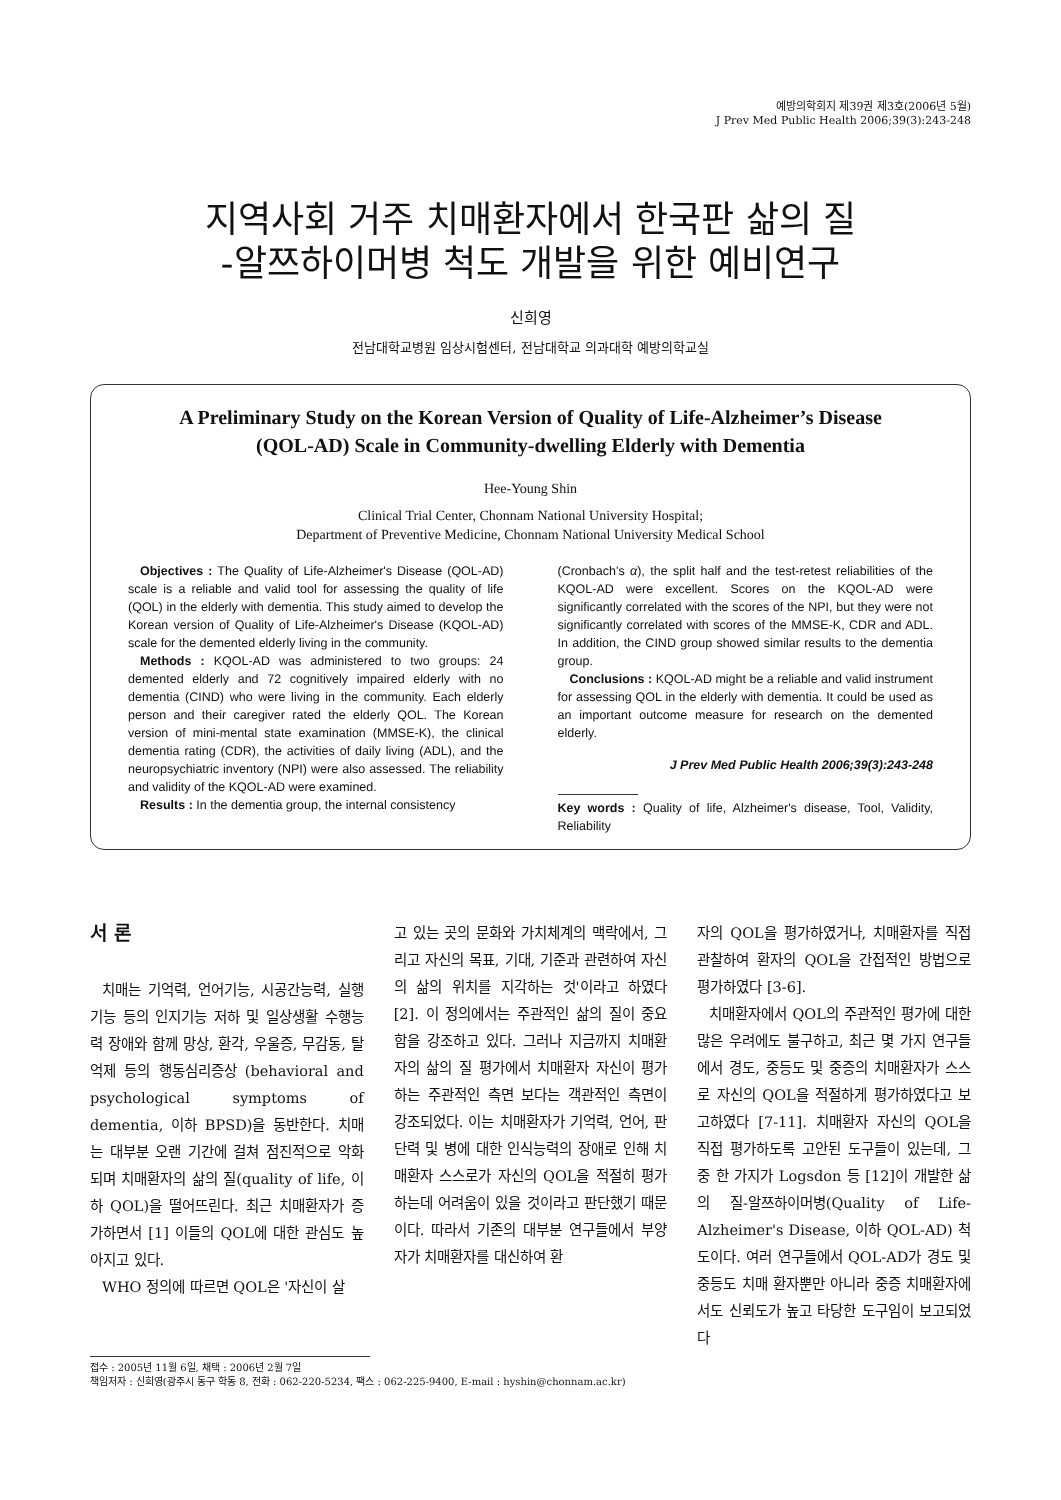예방의학회지 제39권 제3호(2006년 5월)
J Prev Med Public Health 2006;39(3):243-248
지역사회 거주 치매환자에서 한국판 삶의 질
-알쯔하이머병 척도 개발을 위한 예비연구
신희영
전남대학교병원 임상시험센터, 전남대학교 의과대학 예방의학교실
A Preliminary Study on the Korean Version of Quality of Life-Alzheimer’s Disease
(QOL-AD) Scale in Community-dwelling Elderly with Dementia
Hee-Young Shin
Clinical Trial Center, Chonnam National University Hospital;
Department of Preventive Medicine, Chonnam National University Medical School
Objectives : The Quality of Life-Alzheimer's Disease (QOL-AD) scale is a reliable and valid tool for assessing the quality of life (QOL) in the elderly with dementia. This study aimed to develop the Korean version of Quality of Life-Alzheimer's Disease (KQOL-AD) scale for the demented elderly living in the community.
Methods : KQOL-AD was administered to two groups: 24 demented elderly and 72 cognitively impaired elderly with no dementia (CIND) who were living in the community. Each elderly person and their caregiver rated the elderly QOL. The Korean version of mini-mental state examination (MMSE-K), the clinical dementia rating (CDR), the activities of daily living (ADL), and the neuropsychiatric inventory (NPI) were also assessed. The reliability and validity of the KQOL-AD were examined.
Results : In the dementia group, the internal consistency
(Cronbach’s α), the split half and the test-retest reliabilities of the KQOL-AD were excellent. Scores on the KQOL-AD were significantly correlated with the scores of the NPI, but they were not significantly correlated with scores of the MMSE-K, CDR and ADL. In addition, the CIND group showed similar results to the dementia group.
Conclusions : KQOL-AD might be a reliable and valid instrument for assessing QOL in the elderly with dementia. It could be used as an important outcome measure for research on the demented elderly.
J Prev Med Public Health 2006;39(3):243-248
Key words : Quality of life, Alzheimer's disease, Tool, Validity, Reliability
서 론
치매는 기억력, 언어기능, 시공간능력, 실행기능 등의 인지기능 저하 및 일상생활 수행능력 장애와 함께 망상, 환각, 우울증, 무감동, 탈억제 등의 행동심리증상 (behavioral and psychological symptoms of dementia, 이하 BPSD)을 동반한다. 치매는 대부분 오랜 기간에 걸쳐 점진적으로 악화되며 치매환자의 삶의 질(quality of life, 이하 QOL)을 떨어뜨린다. 최근 치매환자가 증가하면서 [1] 이들의 QOL에 대한 관심도 높아지고 있다.
WHO 정의에 따르면 QOL은 '자신이 살
고 있는 곳의 문화와 가치체계의 맥락에서, 그리고 자신의 목표, 기대, 기준과 관련하여 자신의 삶의 위치를 지각하는 것'이라고 하였다 [2]. 이 정의에서는 주관적인 삶의 질이 중요함을 강조하고 있다. 그러나 지금까지 치매환자의 삶의 질 평가에서 치매환자 자신이 평가하는 주관적인 측면 보다는 객관적인 측면이 강조되었다. 이는 치매환자가 기억력, 언어, 판단력 및 병에 대한 인식능력의 장애로 인해 치매환자 스스로가 자신의 QOL을 적절히 평가하는데 어려움이 있을 것이라고 판단했기 때문이다. 따라서 기존의 대부분 연구들에서 부양자가 치매환자를 대신하여 환
자의 QOL을 평가하였거나, 치매환자를 직접 관찰하여 환자의 QOL을 간접적인 방법으로 평가하였다 [3-6].
치매환자에서 QOL의 주관적인 평가에 대한 많은 우려에도 불구하고, 최근 몇 가지 연구들에서 경도, 중등도 및 중증의 치매환자가 스스로 자신의 QOL을 적절하게 평가하였다고 보고하였다 [7-11]. 치매환자 자신의 QOL을 직접 평가하도록 고안된 도구들이 있는데, 그 중 한 가지가 Logsdon 등 [12]이 개발한 삶의 질-알쯔하이머병(Quality of Life-Alzheimer's Disease, 이하 QOL-AD) 척도이다. 여러 연구들에서 QOL-AD가 경도 및 중등도 치매 환자뿐만 아니라 중증 치매환자에서도 신뢰도가 높고 타당한 도구임이 보고되었다
접수 : 2005년 11월 6일, 채택 : 2006년 2월 7일
책임저자 : 신희영(광주시 동구 학동 8, 전화 : 062-220-5234, 팩스 : 062-225-9400, E-mail : hyshin@chonnam.ac.kr)